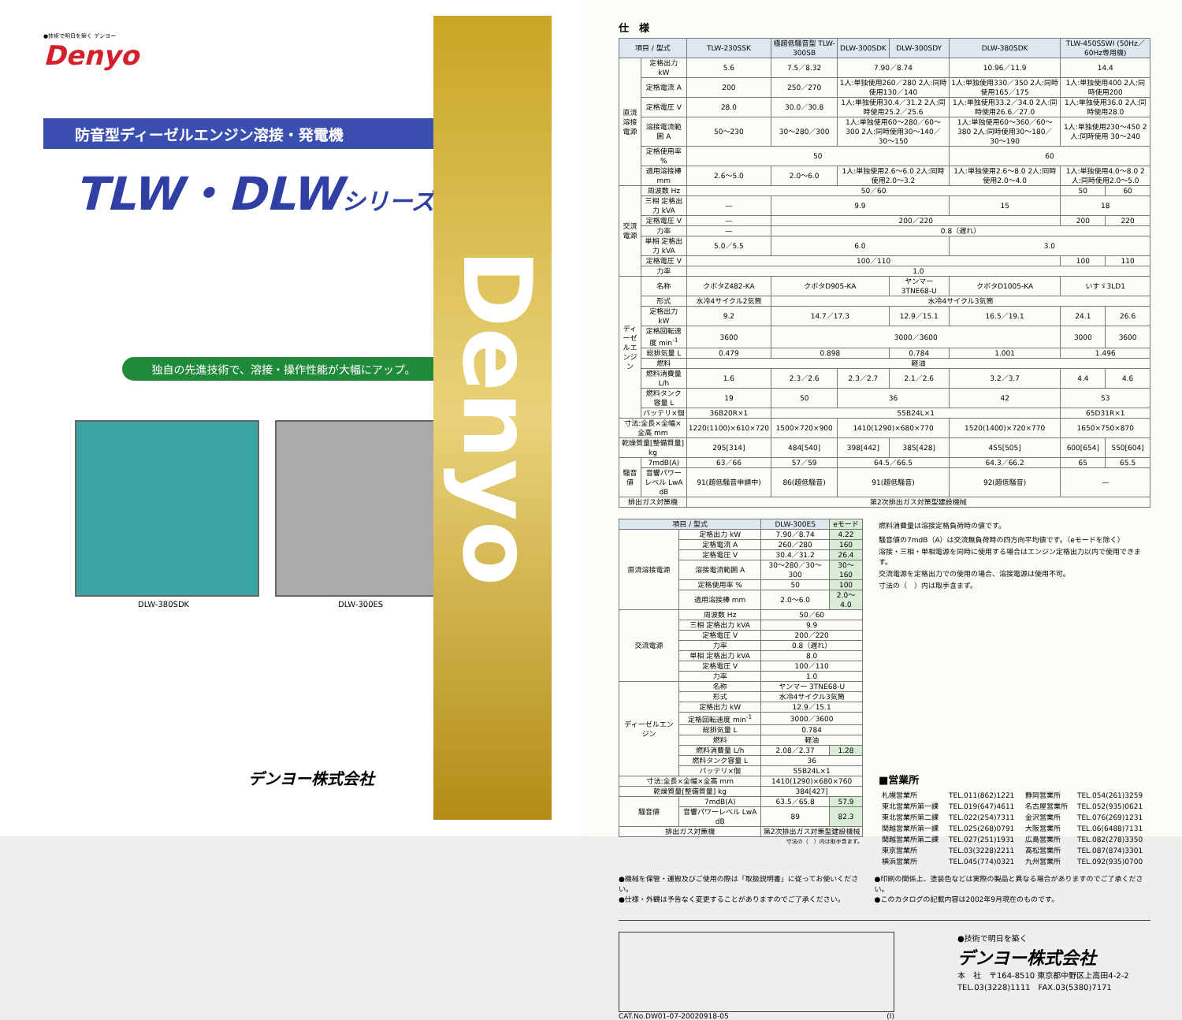●技術で明日を築く デンヨー
Denyo
防音型ディーゼルエンジン溶接・発電機
TLW・DLWシリーズ
独自の先進技術で、溶接・操作性能が大幅にアップ。
DLW-380SDK DLW-300ES
デンヨー株式会社
Denyo
仕　様
| 項目 / 型式 | | TLW-230SSK | 極超低騒音型 TLW-300SB | DLW-300SDK | DLW-300SDY | DLW-380SDK | TLW-450SSWI (50Hz／60Hz専用機) | |
| --- | --- | --- | --- | --- | --- | --- | --- | --- |
| 直流溶接電源 | 定格出力 kW | 5.6 | 7.5／8.32 | 7.90／8.74 | | 10.96／11.9 | 14.4 | |
| | 定格電流 A | 200 | 250／270 | 1人:単独使用260／280 2人:同時使用130／140 | | 1人:単独使用330／350 2人:同時使用165／175 | 1人:単独使用400 2人:同時使用200 | |
| | 定格電圧 V | 28.0 | 30.0／30.8 | 1人:単独使用30.4／31.2 2人:同時使用25.2／25.6 | | 1人:単独使用33.2／34.0 2人:同時使用26.6／27.0 | 1人:単独使用36.0 2人:同時使用28.0 | |
| | 溶接電流範囲 A | 50〜230 | 30〜280／300 | 1人:単独使用60〜280／60〜300 2人:同時使用30〜140／30〜150 | | 1人:単独使用60〜360／60〜380 2人:同時使用30〜180／30〜190 | 1人:単独使用230〜450 2人:同時使用 30〜240 | |
| | 定格使用率 % | 50 | | | | 60 | | |
| | 適用溶接棒 mm | 2.6〜5.0 | 2.0〜6.0 | 1人:単独使用2.6〜6.0 2人:同時使用2.0〜3.2 | | 1人:単独使用2.6〜8.0 2人:同時使用2.0〜4.0 | 1人:単独使用4.0〜8.0 2人:同時使用2.0〜5.0 | |
| 交流電源 | 周波数 Hz | 50／60 | | | | | 50 | 60 |
| | 三相 定格出力 kVA | — | 9.9 | | | 15 | 18 | |
| | 定格電圧 V | — | 200／220 | | | | 200 | 220 |
| | 力率 | — | 0.8（遅れ） | | | | | |
| | 単相 定格出力 kVA | 5.0／5.5 | 6.0 | | | 3.0 | | |
| | 定格電圧 V | 100／110 | | | | | 100 | 110 |
| | 力率 | 1.0 | | | | | | |
| ディーゼルエンジン | 名称 | クボタZ482-KA | クボタD905-KA | | ヤンマー3TNE68-U | クボタD1005-KA | いすゞ3LD1 | |
| | 形式 | 水冷4サイクル2気筒 | 水冷4サイクル3気筒 | | | | | |
| | 定格出力 kW | 9.2 | 14.7／17.3 | | 12.9／15.1 | 16.5／19.1 | 24.1 | 26.6 |
| | 定格回転速度 min<sup>-1</sup> | 3600 | 3000／3600 | | | | 3000 | 3600 |
| | 総排気量 L | 0.479 | 0.898 | | 0.784 | 1.001 | 1.496 | |
| | 燃料 | 軽油 | | | | | | |
| | 燃料消費量 L/h | 1.6 | 2.3／2.6 | 2.3／2.7 | 2.1／2.6 | 3.2／3.7 | 4.4 | 4.6 |
| | 燃料タンク容量 L | 19 | 50 | 36 | | 42 | 53 | |
| | バッテリ×個 | 36B20R×1 | 55B24L×1 | | | | 65D31R×1 | |
| 寸法:全長×全幅×全高 mm | | 1220(1100)×610×720 | 1500×720×900 | 1410(1290)×680×770 | | 1520(1400)×720×770 | 1650×750×870 | |
| 乾燥質量[整備質量] kg | | 295[314] | 484[540] | 398[442] | 385[428] | 455[505] | 600[654] | 550[604] |
| 騒音値 | 7mdB(A) | 63／66 | 57／59 | 64.5／66.5 | | 64.3／66.2 | 65 | 65.5 |
| | 音響パワーレベル LwA dB | 91(超低騒音申請中) | 86(超低騒音) | 91(超低騒音) | | 92(超低騒音) | — | |
| 排出ガス対策機 | | 第2次排出ガス対策型建設機械 | | | | | | |
| 項目 / 型式 | | DLW-300ES | eモード |
| --- | --- | --- | --- |
| 直流溶接電源 | 定格出力 kW | 7.90／8.74 | 4.22 |
| | 定格電流 A | 260／280 | 160 |
| | 定格電圧 V | 30.4／31.2 | 26.4 |
| | 溶接電流範囲 A | 30〜280／30〜300 | 30〜160 |
| | 定格使用率 % | 50 | 100 |
| | 適用溶接棒 mm | 2.0〜6.0 | 2.0〜4.0 |
| 交流電源 | 周波数 Hz | 50／60 | |
| | 三相 定格出力 kVA | 9.9 | |
| | 定格電圧 V | 200／220 | |
| | 力率 | 0.8（遅れ） | |
| | 単相 定格出力 kVA | 8.0 | |
| | 定格電圧 V | 100／110 | |
| | 力率 | 1.0 | |
| ディーゼルエンジン | 名称 | ヤンマー 3TNE68-U | |
| | 形式 | 水冷4サイクル3気筒 | |
| | 定格出力 kW | 12.9／15.1 | |
| | 定格回転速度 min<sup>-1</sup> | 3000／3600 | |
| | 総排気量 L | 0.784 | |
| | 燃料 | 軽油 | |
| | 燃料消費量 L/h | 2.08／2.37 | 1.28 |
| | 燃料タンク容量 L | 36 | |
| | バッテリ×個 | 55B24L×1 | |
| 寸法:全長×全幅×全高 mm | | 1410(1290)×680×760 | |
| 乾燥質量[整備質量] kg | | 384[427] | |
| 騒音値 | 7mdB(A) | 63.5／65.8 | 57.9 |
| | 音響パワーレベル LwA dB | 89 | 82.3 |
| 排出ガス対策機 | | 第2次排出ガス対策型建設機械 | |
寸法の（　）内は取手含まず。
燃料消費量は溶接定格負荷時の値です。
騒音値の7mdB（A）は交流無負荷時の四方向平均値です。（eモードを除く）
溶接・三相・単相電源を同時に使用する場合はエンジン定格出力以内で使用できます。
交流電源を定格出力での使用の場合、溶接電源は使用不可。
寸法の（　）内は取手含まず。
■営業所
| 札幌営業所 | TEL.011(862)1221 | 静岡営業所 | TEL.054(261)3259 |
| 東北営業所第一課 | TEL.019(647)4611 | 名古屋営業所 | TEL.052(935)0621 |
| 東北営業所第二課 | TEL.022(254)7311 | 金沢営業所 | TEL.076(269)1231 |
| 関越営業所第一課 | TEL.025(268)0791 | 大阪営業所 | TEL.06(6488)7131 |
| 関越営業所第二課 | TEL.027(251)1931 | 広島営業所 | TEL.082(278)3350 |
| 東京営業所 | TEL.03(3228)2211 | 高松営業所 | TEL.087(874)3301 |
| 横浜営業所 | TEL.045(774)0321 | 九州営業所 | TEL.092(935)0700 |
●機械を保管・運搬及びご使用の際は「取扱説明書」に従ってお使いください。
●仕様・外観は予告なく変更することがありますのでご了承ください。
●印刷の関係上、塗装色などは実際の製品と異なる場合がありますのでご了承ください。
●このカタログの記載内容は2002年9月現在のものです。
CAT.No.DW01-07-20020918-05 (I) ●技術で明日を築く
デンヨー株式会社
本　社　〒164-8510 東京都中野区上高田4-2-2
TEL.03(3228)1111　FAX.03(5380)7171